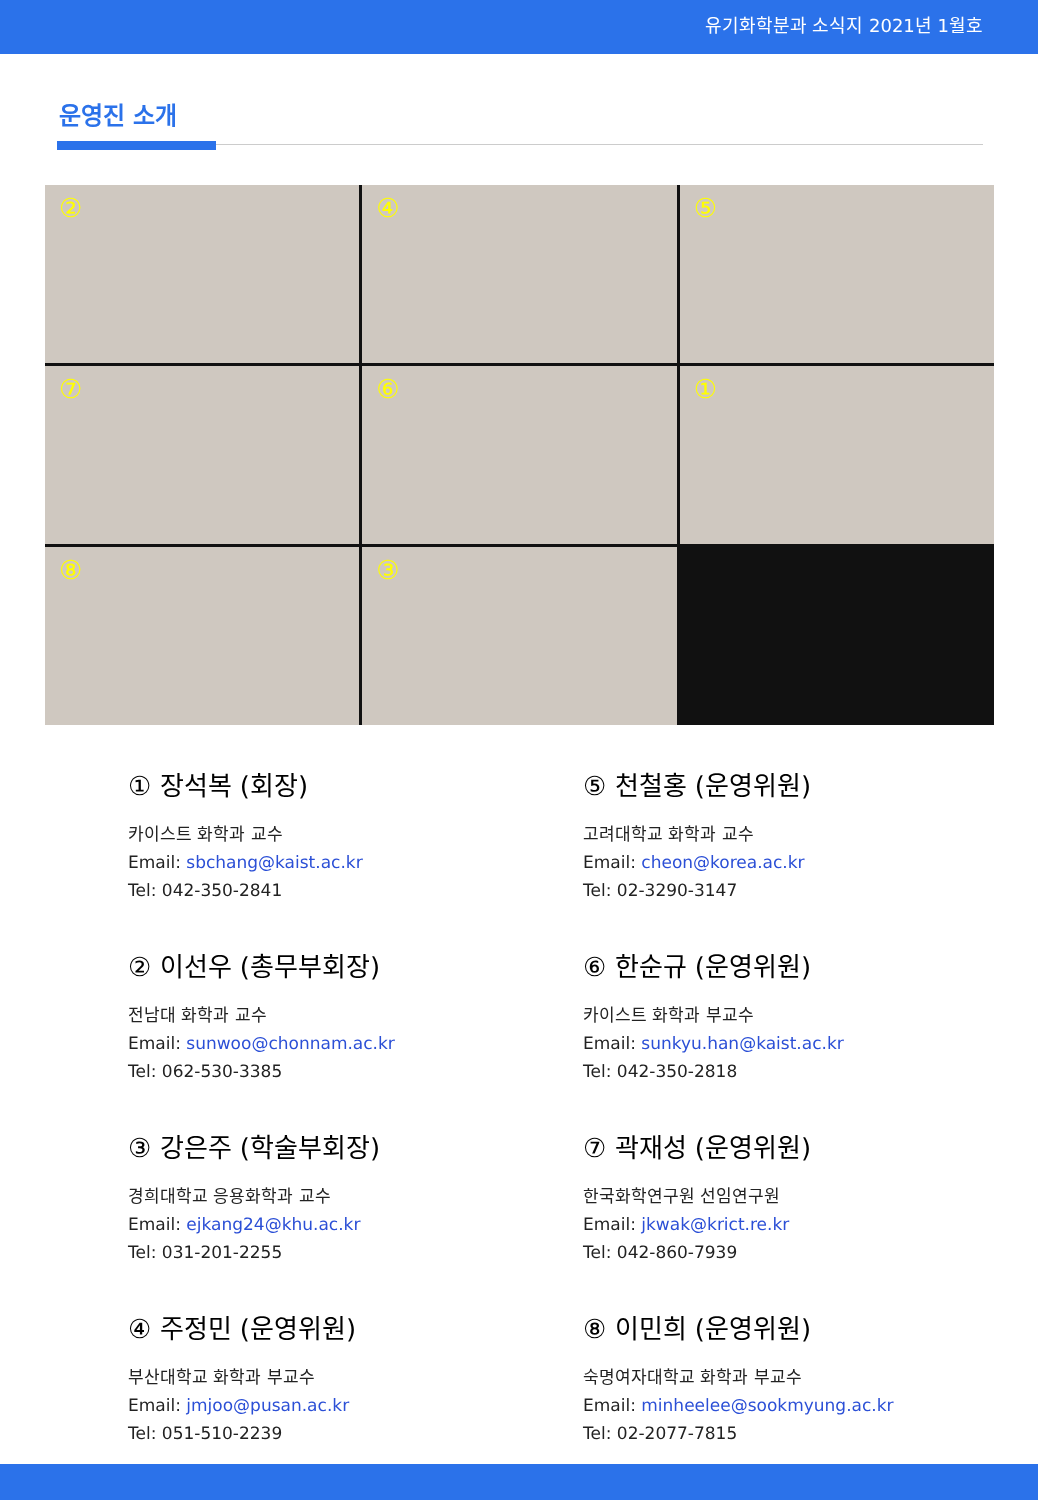유기화학분과 소식지 2021년 1월호
운영진 소개
②
④
⑤
⑦
⑥
①
⑧
③
① 장석복 (회장)
카이스트 화학과 교수
Email: sbchang@kaist.ac.kr
Tel: 042-350-2841
② 이선우 (총무부회장)
전남대 화학과 교수
Email: sunwoo@chonnam.ac.kr
Tel: 062-530-3385
③ 강은주 (학술부회장)
경희대학교 응용화학과 교수
Email: ejkang24@khu.ac.kr
Tel: 031-201-2255
④ 주정민 (운영위원)
부산대학교 화학과 부교수
Email: jmjoo@pusan.ac.kr
Tel: 051-510-2239
⑤ 천철홍 (운영위원)
고려대학교 화학과 교수
Email: cheon@korea.ac.kr
Tel: 02-3290-3147
⑥ 한순규 (운영위원)
카이스트 화학과 부교수
Email: sunkyu.han@kaist.ac.kr
Tel: 042-350-2818
⑦ 곽재성 (운영위원)
한국화학연구원 선임연구원
Email: jkwak@krict.re.kr
Tel: 042-860-7939
⑧ 이민희 (운영위원)
숙명여자대학교 화학과 부교수
Email: minheelee@sookmyung.ac.kr
Tel: 02-2077-7815